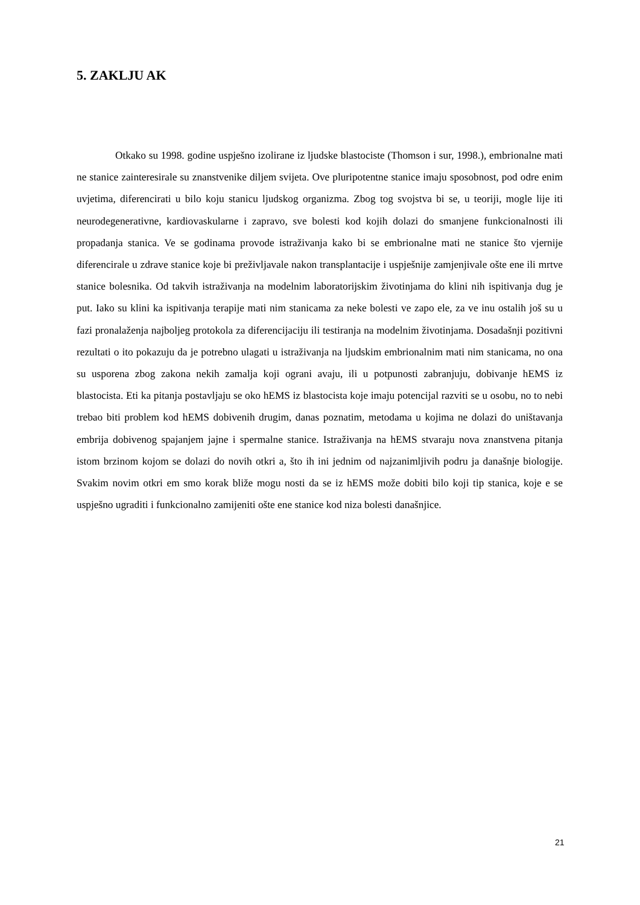5. ZAKLJU AK
Otkako su 1998. godine uspješno izolirane iz ljudske blastociste (Thomson i sur, 1998.), embrionalne mati ne stanice zainteresirale su znanstvenike diljem svijeta. Ove pluripotentne stanice imaju sposobnost, pod odre enim uvjetima, diferencirati u bilo koju stanicu ljudskog organizma. Zbog tog svojstva bi se, u teoriji, mogle lije iti neurodegenerativne, kardiovaskularne i zapravo, sve bolesti kod kojih dolazi do smanjene funkcionalnosti ili propadanja stanica. Ve se godinama provode istraživanja kako bi se embrionalne mati ne stanice što vjernije diferencirale u zdrave stanice koje bi preživljavale nakon transplantacije i uspješnije zamjenjivale ošte ene ili mrtve stanice bolesnika. Od takvih istraživanja na modelnim laboratorijskim životinjama do klini nih ispitivanja dug je put. Iako su klini ka ispitivanja terapije mati nim stanicama za neke bolesti ve zapo ele, za ve inu ostalih još su u fazi pronalaženja najboljeg protokola za diferencijaciju ili testiranja na modelnim životinjama. Dosadašnji pozitivni rezultati o ito pokazuju da je potrebno ulagati u istraživanja na ljudskim embrionalnim mati nim stanicama, no ona su usporena zbog zakona nekih zamalja koji ograni avaju, ili u potpunosti zabranjuju, dobivanje hEMS iz blastocista. Eti ka pitanja postavljaju se oko hEMS iz blastocista koje imaju potencijal razviti se u osobu, no to nebi trebao biti problem kod hEMS dobivenih drugim, danas poznatim, metodama u kojima ne dolazi do uništavanja embrija dobivenog spajanjem jajne i spermalne stanice. Istraživanja na hEMS stvaraju nova znanstvena pitanja istom brzinom kojom se dolazi do novih otkri a, što ih ini jednim od najzanimljivih podru ja današnje biologije. Svakim novim otkri em smo korak bliže mogu nosti da se iz hEMS može dobiti bilo koji tip stanica, koje e se uspješno ugraditi i funkcionalno zamijeniti ošte ene stanice kod niza bolesti današnjice.
21